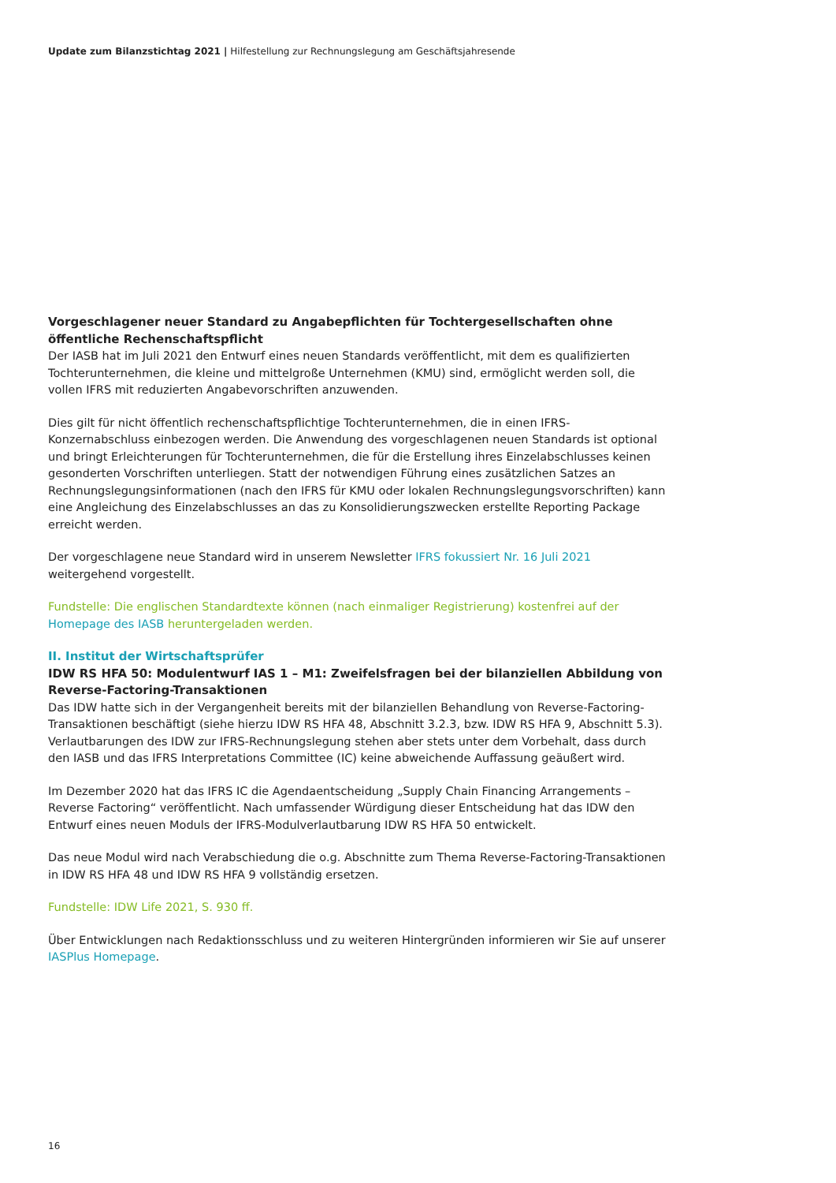Update zum Bilanzstichtag 2021 | Hilfestellung zur Rechnungslegung am Geschäftsjahresende
Vorgeschlagener neuer Standard zu Angabepflichten für Tochtergesellschaften ohne öffentliche Rechenschaftspflicht
Der IASB hat im Juli 2021 den Entwurf eines neuen Standards veröffentlicht, mit dem es qualifizierten Tochter­unternehmen, die kleine und mittelgroße Unternehmen (KMU) sind, ermöglicht werden soll, die vollen IFRS mit reduzierten Angabevorschriften anzuwenden.
Dies gilt für nicht öffentlich rechenschaftspflichtige Tochterunternehmen, die in einen IFRS-Konzernabschluss einbezogen werden. Die Anwendung des vorgeschlagenen neuen Standards ist optional und bringt Erleichte­rungen für Tochterunternehmen, die für die Erstellung ihres Einzelabschlusses keinen gesonderten Vorschriften unterliegen. Statt der notwendigen Führung eines zusätzlichen Satzes an Rechnungslegungsinformationen (nach den IFRS für KMU oder lokalen Rechnungslegungsvorschriften) kann eine Angleichung des Einzelabschlus­ses an das zu Konsolidierungszwecken erstellte Reporting Package erreicht werden.
Der vorgeschlagene neue Standard wird in unserem Newsletter IFRS fokussiert Nr. 16 Juli 2021 weitergehend vorgestellt.
Fundstelle: Die englischen Standardtexte können (nach einmaliger Registrierung) kostenfrei auf der Homepage des IASB heruntergeladen werden.
II. Institut der Wirtschaftsprüfer
IDW RS HFA 50: Modulentwurf IAS 1 – M1: Zweifelsfragen bei der bilanziellen Abbildung von Reverse-Factoring-Transaktionen
Das IDW hatte sich in der Vergangenheit bereits mit der bilanziellen Behandlung von Reverse-Factoring-Trans­aktionen beschäftigt (siehe hierzu IDW RS HFA 48, Abschnitt 3.2.3, bzw. IDW RS HFA 9, Abschnitt 5.3). Verlaut­barungen des IDW zur IFRS-Rechnungslegung stehen aber stets unter dem Vorbehalt, dass durch den IASB und das IFRS Interpretations Committee (IC) keine abweichende Auffassung geäußert wird.
Im Dezember 2020 hat das IFRS IC die Agendaentscheidung „Supply Chain Financing Arrangements – Reverse Factoring“ veröffentlicht. Nach umfassender Würdigung dieser Entscheidung hat das IDW den Entwurf eines neuen Moduls der IFRS-Modulverlautbarung IDW RS HFA 50 entwickelt.
Das neue Modul wird nach Verabschiedung die o.g. Abschnitte zum Thema Reverse-Factoring-Transaktionen in IDW RS HFA 48 und IDW RS HFA 9 vollständig ersetzen.
Fundstelle: IDW Life 2021, S. 930 ff.
Über Entwicklungen nach Redaktionsschluss und zu weiteren Hintergründen informieren wir Sie auf unserer IASPlus Homepage.
16